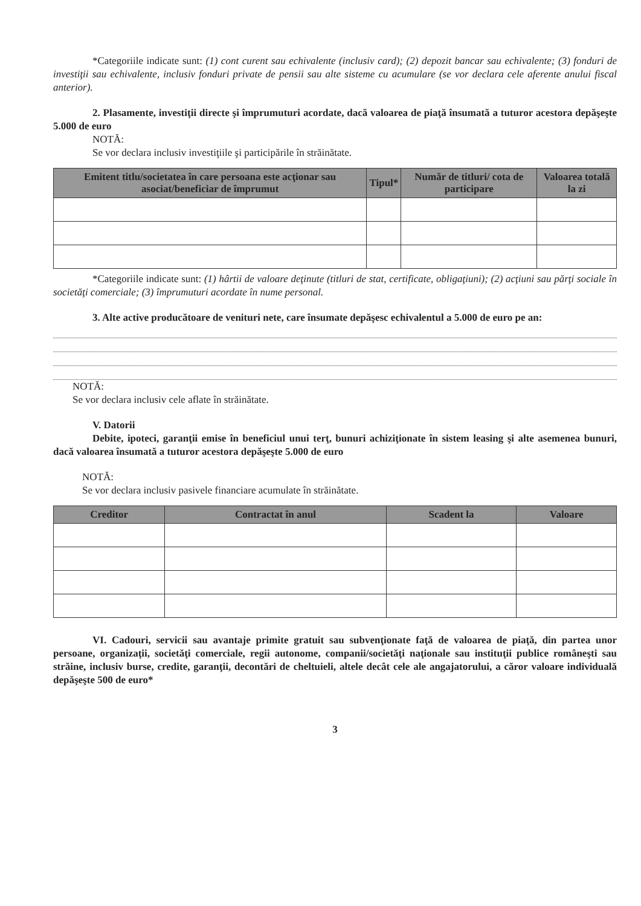*Categoriile indicate sunt: (1) cont curent sau echivalente (inclusiv card); (2) depozit bancar sau echivalente; (3) fonduri de investiţii sau echivalente, inclusiv fonduri private de pensii sau alte sisteme cu acumulare (se vor declara cele aferente anului fiscal anterior).
2. Plasamente, investiţii directe şi împrumuturi acordate, dacă valoarea de piaţă însumată a tuturor acestora depăşeşte 5.000 de euro
NOTĂ:
Se vor declara inclusiv investiţiile şi participările în străinătate.
| Emitent titlu/societatea în care persoana este acţionar sau asociat/beneficiar de împrumut | Tipul* | Număr de titluri/ cota de participare | Valoarea totală la zi |
| --- | --- | --- | --- |
*Categoriile indicate sunt: (1) hârtii de valoare deţinute (titluri de stat, certificate, obligaţiuni); (2) acţiuni sau părţi sociale în societăţi comerciale; (3) împrumuturi acordate în nume personal.
3. Alte active producătoare de venituri nete, care însumate depăşesc echivalentul a 5.000 de euro pe an:
NOTĂ:
Se vor declara inclusiv cele aflate în străinătate.
V. Datorii
Debite, ipoteci, garanţii emise în beneficiul unui terţ, bunuri achiziţionate în sistem leasing şi alte asemenea bunuri, dacă valoarea însumată a tuturor acestora depăşeşte 5.000 de euro
NOTĂ:
Se vor declara inclusiv pasivele financiare acumulate în străinătate.
| Creditor | Contractat în anul | Scadent la | Valoare |
| --- | --- | --- | --- |
VI. Cadouri, servicii sau avantaje primite gratuit sau subvenţionate faţă de valoarea de piaţă, din partea unor persoane, organizaţii, societăţi comerciale, regii autonome, companii/societăţi naţionale sau instituţii publice româneşti sau străine, inclusiv burse, credite, garanţii, decontări de cheltuieli, altele decât cele ale angajatorului, a căror valoare individuală depăşeşte 500 de euro*
3